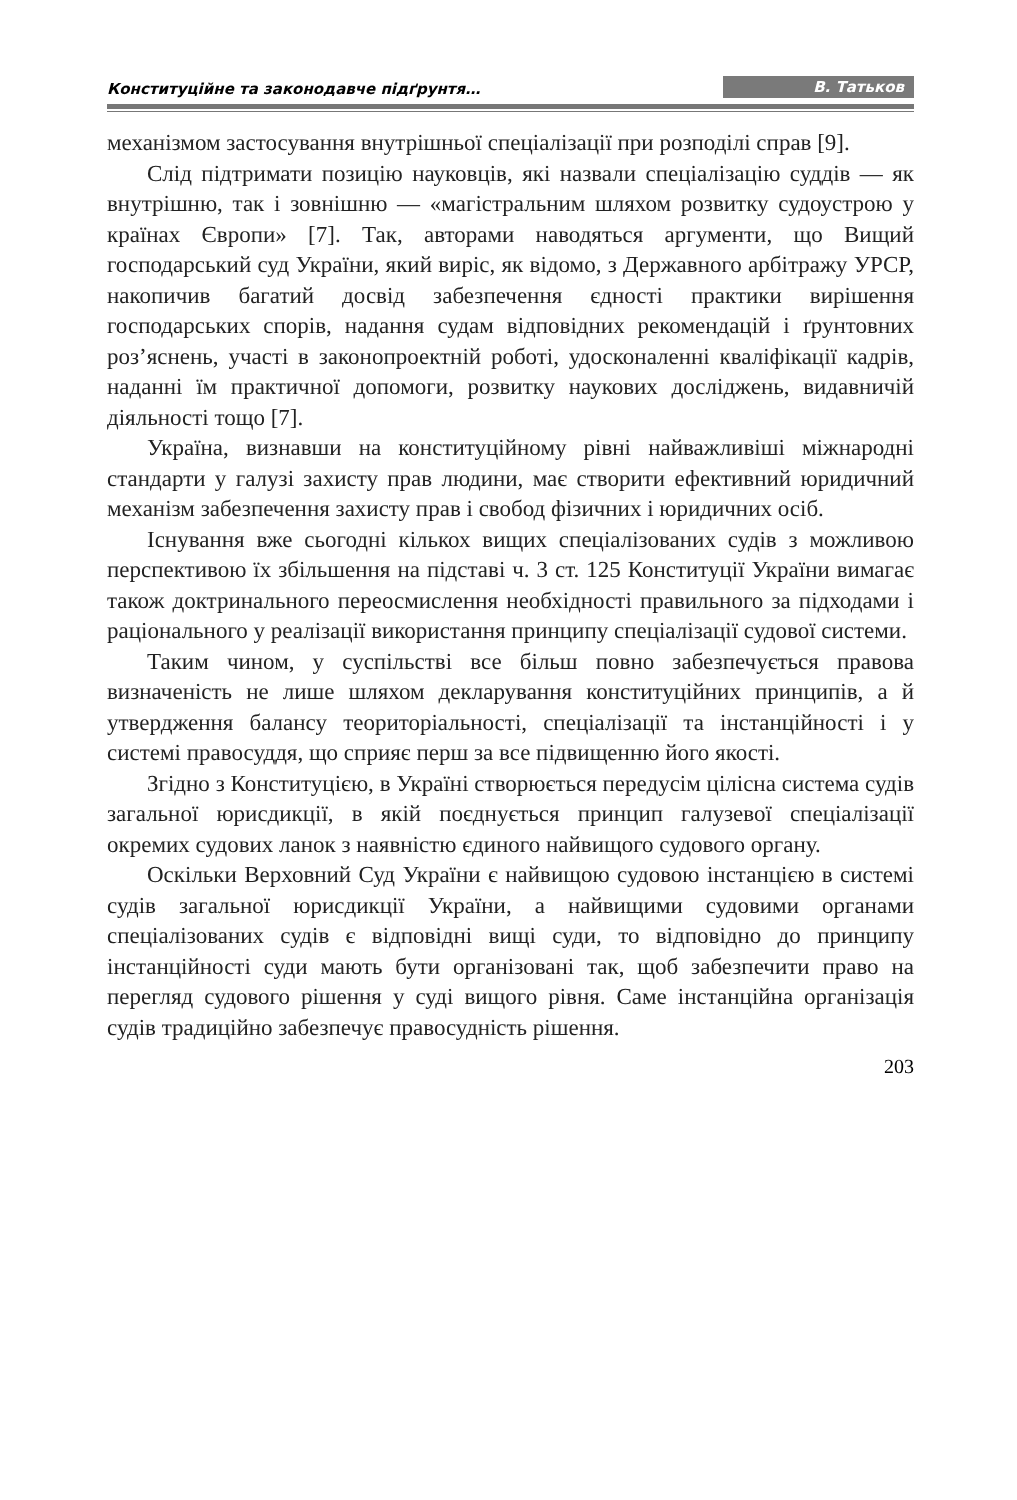Конституційне та законодавче підґрунтя… В. Татьков
механізмом застосування внутрішньої спеціалізації при розподілі справ [9].
Слід підтримати позицію науковців, які назвали спеціалізацію суддів — як внутрішню, так і зовнішню — «магістральним шляхом розвитку судоустрою у країнах Європи» [7]. Так, авторами наводяться аргументи, що Вищий господарський суд України, який виріс, як відомо, з Державного арбітражу УРСР, накопичив багатий досвід забезпечення єдності практики вирішення господарських спорів, надання судам відповідних рекомендацій і ґрунтовних роз’яснень, участі в законопроектній роботі, удосконаленні кваліфікації кадрів, наданні їм практичної допомоги, розвитку наукових досліджень, видавничій діяльності тощо [7].
Україна, визнавши на конституційному рівні найважливіші міжнародні стандарти у галузі захисту прав людини, має створити ефективний юридичний механізм забезпечення захисту прав і свобод фізичних і юридичних осіб.
Існування вже сьогодні кількох вищих спеціалізованих судів з можливою перспективою їх збільшення на підставі ч. 3 ст. 125 Конституції України вимагає також доктринального переосмислення необхідності правильного за підходами і раціонального у реалізації використання принципу спеціалізації судової системи.
Таким чином, у суспільстві все більш повно забезпечується правова визначеність не лише шляхом декларування конституційних принципів, а й утвердження балансу теориторіальності, спеціалізації та інстанційності і у системі правосуддя, що сприяє перш за все підвищенню його якості.
Згідно з Конституцією, в Україні створюється передусім цілісна система судів загальної юрисдикції, в якій поєднується принцип галузевої спеціалізації окремих судових ланок з наявністю єдиного найвищого судового органу.
Оскільки Верховний Суд України є найвищою судовою інстанцією в системі судів загальної юрисдикції України, а найвищими судовими органами спеціалізованих судів є відповідні вищі суди, то відповідно до принципу інстанційності суди мають бути організовані так, щоб забезпечити право на перегляд судового рішення у суді вищого рівня. Саме інстанційна організація судів традиційно забезпечує правосудність рішення.
203